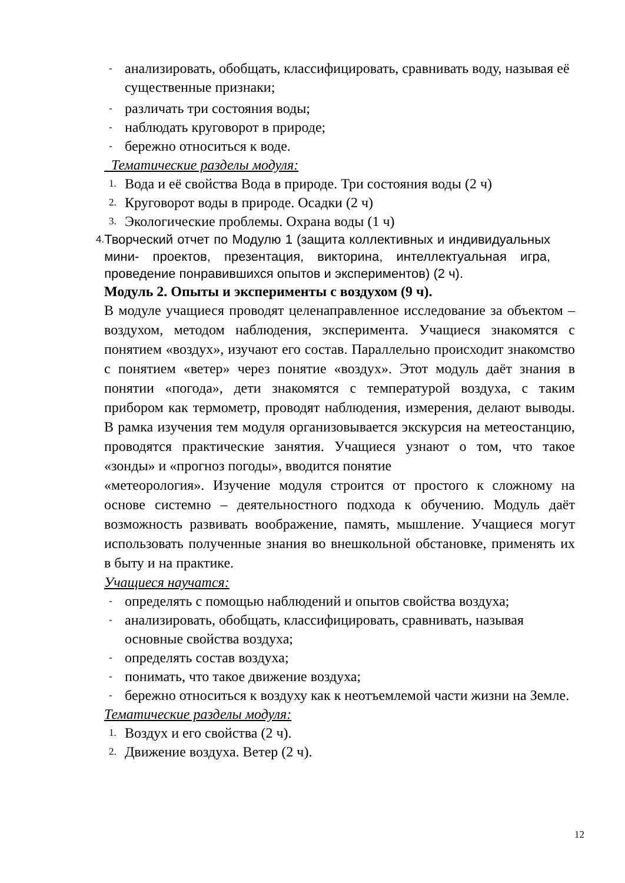- анализировать, обобщать, классифицировать, сравнивать воду, называя её существенные признаки;
- различать три состояния воды;
- наблюдать круговорот в природе;
- бережно относиться к воде.
Тематические разделы модуля:
1. Вода и её свойства Вода в природе. Три состояния воды (2 ч)
2. Круговорот воды в природе. Осадки (2 ч)
3. Экологические проблемы. Охрана воды (1 ч)
4. Творческий отчет по Модулю 1 (защита коллективных и индивидуальных мини- проектов, презентация, викторина, интеллектуальная игра, проведение понравившихся опытов и экспериментов) (2 ч).
Модуль 2. Опыты и эксперименты с воздухом (9 ч).
В модуле учащиеся проводят целенаправленное исследование за объектом – воздухом, методом наблюдения, эксперимента. Учащиеся знакомятся с понятием «воздух», изучают его состав. Параллельно происходит знакомство с понятием «ветер» через понятие «воздух». Этот модуль даёт знания в понятии «погода», дети знакомятся с температурой воздуха, с таким прибором как термометр, проводят наблюдения, измерения, делают выводы. В рамка изучения тем модуля организовывается экскурсия на метеостанцию, проводятся практические занятия. Учащиеся узнают о том, что такое «зонды» и «прогноз погоды», вводится понятие
«метеорология». Изучение модуля строится от простого к сложному на основе системно – деятельностного подхода к обучению. Модуль даёт возможность развивать воображение, память, мышление. Учащиеся могут использовать полученные знания во внешкольной обстановке, применять их в быту и на практике.
Учащиеся научатся:
- определять с помощью наблюдений и опытов свойства воздуха;
- анализировать, обобщать, классифицировать, сравнивать, называя основные свойства воздуха;
- определять состав воздуха;
- понимать, что такое движение воздуха;
- бережно относиться к воздуху как к неотъемлемой части жизни на Земле.
Тематические разделы модуля:
1. Воздух и его свойства (2 ч).
2. Движение воздуха. Ветер (2 ч).
12